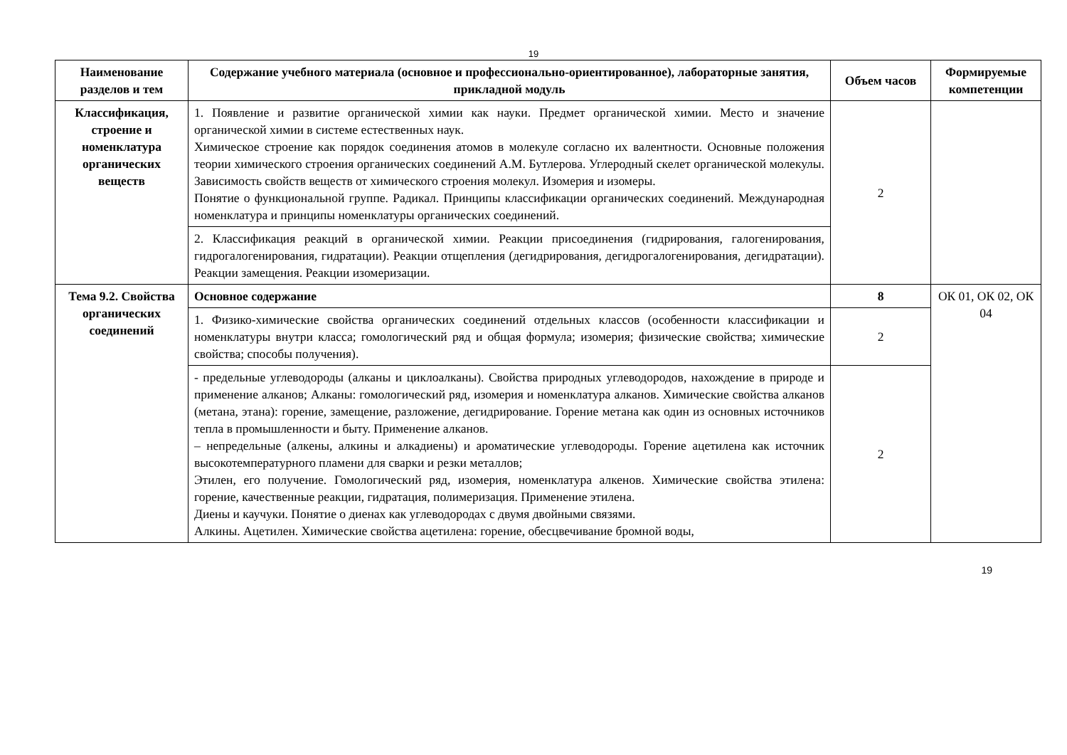19
| Наименование разделов и тем | Содержание учебного материала (основное и профессионально-ориентированное), лабораторные занятия, прикладной модуль | Объем часов | Формируемые компетенции |
| --- | --- | --- | --- |
| Классификация, строение и номенклатура органических веществ | 1. Появление и развитие органической химии как науки. Предмет органической химии. Место и значение органической химии в системе естественных наук. Химическое строение как порядок соединения атомов в молекуле согласно их валентности. Основные положения теории химического строения органических соединений А.М. Бутлерова. Углеродный скелет органической молекулы. Зависимость свойств веществ от химического строения молекул. Изомерия и изомеры. Понятие о функциональной группе. Радикал. Принципы классификации органических соединений. Международная номенклатура и принципы номенклатуры органических соединений. | 2 | |
| | 2. Классификация реакций в органической химии. Реакции присоединения (гидрирования, галогенирования, гидрогалогенирования, гидратации). Реакции отщепления (дегидрирования, дегидрогалогенирования, дегидратации). Реакции замещения. Реакции изомеризации. | | |
| Тема 9.2. Свойства органических соединений | Основное содержание | 8 | ОК 01, ОК 02, ОК 04 |
| | 1. Физико-химические свойства органических соединений отдельных классов (особенности классификации и номенклатуры внутри класса; гомологический ряд и общая формула; изомерия; физические свойства; химические свойства; способы получения). | 2 | |
| | - предельные углеводороды (алканы и циклоалканы). Свойства природных углеводородов, нахождение в природе и применение алканов; Алканы: гомологический ряд, изомерия и номенклатура алканов. Химические свойства алканов (метана, этана): горение, замещение, разложение, дегидрирование. Горение метана как один из основных источников тепла в промышленности и быту. Применение алканов. – непредельные (алкены, алкины и алкадиены) и ароматические углеводороды. Горение ацетилена как источник высокотемпературного пламени для сварки и резки металлов; Этилен, его получение. Гомологический ряд, изомерия, номенклатура алкенов. Химические свойства этилена: горение, качественные реакции, гидратация, полимеризация. Применение этилена. Диены и каучуки. Понятие о диенах как углеводородах с двумя двойными связями. Алкины. Ацетилен. Химические свойства ацетилена: горение, обесцвечивание бромной воды, | 2 | |
19